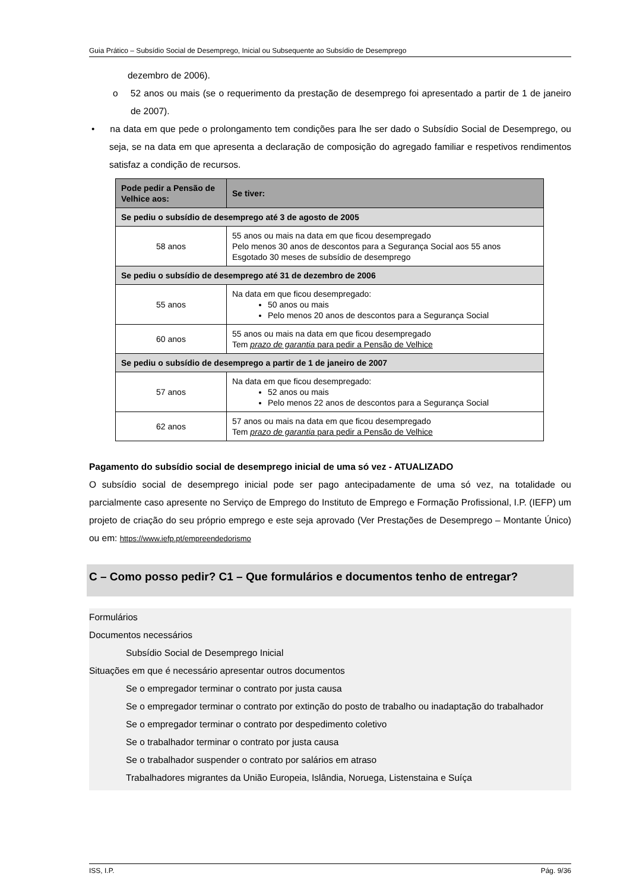Guia Prático – Subsídio Social de Desemprego, Inicial ou Subsequente ao Subsídio de Desemprego
dezembro de 2006).
o 52 anos ou mais (se o requerimento da prestação de desemprego foi apresentado a partir de 1 de janeiro de 2007).
• na data em que pede o prolongamento tem condições para lhe ser dado o Subsídio Social de Desemprego, ou seja, se na data em que apresenta a declaração de composição do agregado familiar e respetivos rendimentos satisfaz a condição de recursos.
| Pode pedir a Pensão de Velhice aos: | Se tiver: |
| --- | --- |
| Se pediu o subsídio de desemprego até 3 de agosto de 2005 | |
| 58 anos | 55 anos ou mais na data em que ficou desempregado Pelo menos 30 anos de descontos para a Segurança Social aos 55 anos Esgotado 30 meses de subsídio de desemprego |
| Se pediu o subsídio de desemprego até 31 de dezembro de 2006 | |
| 55 anos | Na data em que ficou desempregado: 50 anos ou mais Pelo menos 20 anos de descontos para a Segurança Social |
| 60 anos | 55 anos ou mais na data em que ficou desempregado Tem prazo de garantia para pedir a Pensão de Velhice |
| Se pediu o subsídio de desemprego a partir de 1 de janeiro de 2007 | |
| 57 anos | Na data em que ficou desempregado: 52 anos ou mais Pelo menos 22 anos de descontos para a Segurança Social |
| 62 anos | 57 anos ou mais na data em que ficou desempregado Tem prazo de garantia para pedir a Pensão de Velhice |
Pagamento do subsídio social de desemprego inicial de uma só vez - ATUALIZADO
O subsídio social de desemprego inicial pode ser pago antecipadamente de uma só vez, na totalidade ou parcialmente caso apresente no Serviço de Emprego do Instituto de Emprego e Formação Profissional, I.P. (IEFP) um projeto de criação do seu próprio emprego e este seja aprovado (Ver Prestações de Desemprego – Montante Único) ou em: https://www.iefp.pt/empreendedorismo
C – Como posso pedir? C1 – Que formulários e documentos tenho de entregar?
Formulários
Documentos necessários
Subsídio Social de Desemprego Inicial
Situações em que é necessário apresentar outros documentos
Se o empregador terminar o contrato por justa causa
Se o empregador terminar o contrato por extinção do posto de trabalho ou inadaptação do trabalhador
Se o empregador terminar o contrato por despedimento coletivo
Se o trabalhador terminar o contrato por justa causa
Se o trabalhador suspender o contrato por salários em atraso
Trabalhadores migrantes da União Europeia, Islândia, Noruega, Listenstaina e Suíça
ISS, I.P. Pág. 9/36